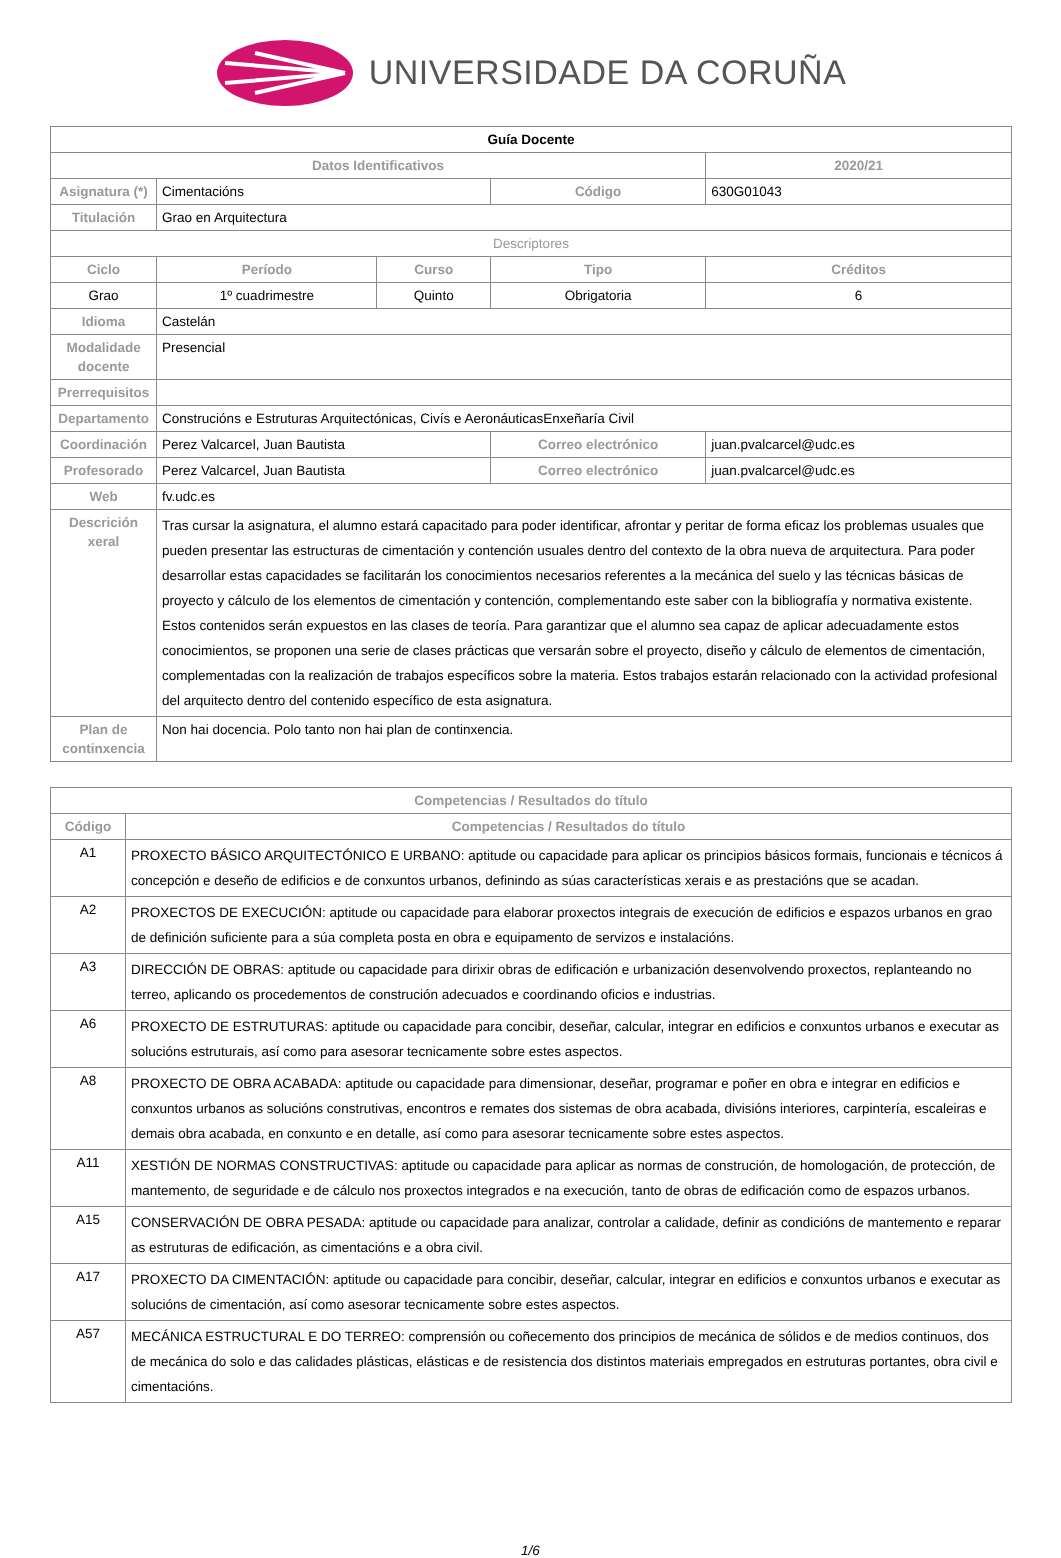UNIVERSIDADE DA CORUÑA
| Guía Docente | | | | | |
| Datos Identificativos | | | | 2020/21 | |
| Asignatura (*) | Cimentacións | | Código | 630G01043 | |
| Titulación | Grao en Arquitectura | | | | |
| Descriptores | | | | | |
| Ciclo | Período | Curso | Tipo | | Créditos |
| Grao | 1º cuadrimestre | Quinto | Obrigatoria | | 6 |
| Idioma | Castelán | | | | |
| Modalidade docente | Presencial | | | | |
| Prerrequisitos | | | | | |
| Departamento | Construcións e Estruturas Arquitectónicas, Civís e AeronáuticasEnxeñaría Civil | | | | |
| Coordinación | Perez Valcarcel, Juan Bautista | | Correo electrónico | juan.pvalcarcel@udc.es | |
| Profesorado | Perez Valcarcel, Juan Bautista | | Correo electrónico | juan.pvalcarcel@udc.es | |
| Web | fv.udc.es | | | | |
| Descrición xeral | Tras cursar la asignatura, el alumno estará capacitado para poder identificar, afrontar y peritar de forma eficaz los problemas usuales que pueden presentar las estructuras de cimentación y contención usuales dentro del contexto de la obra nueva de arquitectura. Para poder desarrollar estas capacidades se facilitarán los conocimientos necesarios referentes a la mecánica del suelo y las técnicas básicas de proyecto y cálculo de los elementos de cimentación y contención, complementando este saber con la bibliografía y normativa existente. Estos contenidos serán expuestos en las clases de teoría. Para garantizar que el alumno sea capaz de aplicar adecuadamente estos conocimientos, se proponen una serie de clases prácticas que versarán sobre el proyecto, diseño y cálculo de elementos de cimentación, complementadas con la realización de trabajos específicos sobre la materia. Estos trabajos estarán relacionado con la actividad profesional del arquitecto dentro del contenido específico de esta asignatura. | | | | |
| Plan de continxencia | Non hai docencia. Polo tanto non hai plan de continxencia. | | | | |
| Competencias / Resultados do título | |
| --- | --- |
| Código | Competencias / Resultados do título |
| A1 | PROXECTO BÁSICO ARQUITECTÓNICO E URBANO: aptitude ou capacidade para aplicar os principios básicos formais, funcionais e técnicos á concepción e deseño de edificios e de conxuntos urbanos, definindo as súas características xerais e as prestacións que se acadan. |
| A2 | PROXECTOS DE EXECUCIÓN: aptitude ou capacidade para elaborar proxectos integrais de execución de edificios e espazos urbanos en grao de definición suficiente para a súa completa posta en obra e equipamento de servizos e instalacións. |
| A3 | DIRECCIÓN DE OBRAS: aptitude ou capacidade para dirixir obras de edificación e urbanización desenvolvendo proxectos, replanteando no terreo, aplicando os procedementos de construción adecuados e coordinando oficios e industrias. |
| A6 | PROXECTO DE ESTRUTURAS: aptitude ou capacidade para concibir, deseñar, calcular, integrar en edificios e conxuntos urbanos e executar as solucións estruturais, así como para asesorar tecnicamente sobre estes aspectos. |
| A8 | PROXECTO DE OBRA ACABADA: aptitude ou capacidade para dimensionar, deseñar, programar e poñer en obra e integrar en edificios e conxuntos urbanos as solucións construtivas, encontros e remates dos sistemas de obra acabada, divisións interiores, carpintería, escaleiras e demais obra acabada, en conxunto e en detalle, así como para asesorar tecnicamente sobre estes aspectos. |
| A11 | XESTIÓN DE NORMAS CONSTRUCTIVAS: aptitude ou capacidade para aplicar as normas de construción, de homologación, de protección, de mantemento, de seguridade e de cálculo nos proxectos integrados e na execución, tanto de obras de edificación como de espazos urbanos. |
| A15 | CONSERVACIÓN DE OBRA PESADA: aptitude ou capacidade para analizar, controlar a calidade, definir as condicións de mantemento e reparar as estruturas de edificación, as cimentacións e a obra civil. |
| A17 | PROXECTO DA CIMENTACIÓN: aptitude ou capacidade para concibir, deseñar, calcular, integrar en edificios e conxuntos urbanos e executar as solucións de cimentación, así como asesorar tecnicamente sobre estes aspectos. |
| A57 | MECÁNICA ESTRUCTURAL E DO TERREO: comprensión ou coñecemento dos principios de mecánica de sólidos e de medios continuos, dos de mecánica do solo e das calidades plásticas, elásticas e de resistencia dos distintos materiais empregados en estruturas portantes, obra civil e cimentacións. |
1/6